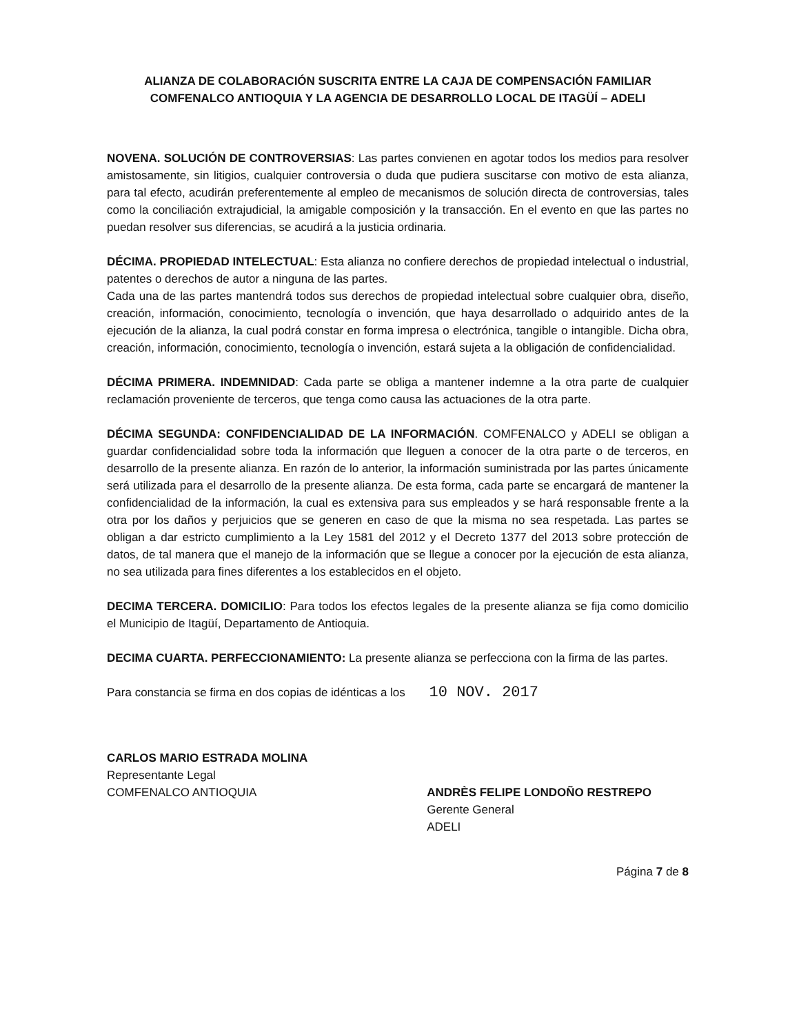ALIANZA DE COLABORACIÓN SUSCRITA ENTRE LA CAJA DE COMPENSACIÓN FAMILIAR
COMFENALCO ANTIOQUIA Y LA AGENCIA DE DESARROLLO LOCAL DE ITAGÜÍ – ADELI
NOVENA. SOLUCIÓN DE CONTROVERSIAS: Las partes convienen en agotar todos los medios para resolver amistosamente, sin litigios, cualquier controversia o duda que pudiera suscitarse con motivo de esta alianza, para tal efecto, acudirán preferentemente al empleo de mecanismos de solución directa de controversias, tales como la conciliación extrajudicial, la amigable composición y la transacción. En el evento en que las partes no puedan resolver sus diferencias, se acudirá a la justicia ordinaria.
DÉCIMA. PROPIEDAD INTELECTUAL: Esta alianza no confiere derechos de propiedad intelectual o industrial, patentes o derechos de autor a ninguna de las partes.
Cada una de las partes mantendrá todos sus derechos de propiedad intelectual sobre cualquier obra, diseño, creación, información, conocimiento, tecnología o invención, que haya desarrollado o adquirido antes de la ejecución de la alianza, la cual podrá constar en forma impresa o electrónica, tangible o intangible. Dicha obra, creación, información, conocimiento, tecnología o invención, estará sujeta a la obligación de confidencialidad.
DÉCIMA PRIMERA. INDEMNIDAD: Cada parte se obliga a mantener indemne a la otra parte de cualquier reclamación proveniente de terceros, que tenga como causa las actuaciones de la otra parte.
DÉCIMA SEGUNDA: CONFIDENCIALIDAD DE LA INFORMACIÓN. COMFENALCO y ADELI se obligan a guardar confidencialidad sobre toda la información que lleguen a conocer de la otra parte o de terceros, en desarrollo de la presente alianza. En razón de lo anterior, la información suministrada por las partes únicamente será utilizada para el desarrollo de la presente alianza. De esta forma, cada parte se encargará de mantener la confidencialidad de la información, la cual es extensiva para sus empleados y se hará responsable frente a la otra por los daños y perjuicios que se generen en caso de que la misma no sea respetada. Las partes se obligan a dar estricto cumplimiento a la Ley 1581 del 2012 y el Decreto 1377 del 2013 sobre protección de datos, de tal manera que el manejo de la información que se llegue a conocer por la ejecución de esta alianza, no sea utilizada para fines diferentes a los establecidos en el objeto.
DECIMA TERCERA. DOMICILIO: Para todos los efectos legales de la presente alianza se fija como domicilio el Municipio de Itagüí, Departamento de Antioquia.
DECIMA CUARTA. PERFECCIONAMIENTO: La presente alianza se perfecciona con la firma de las partes.
Para constancia se firma en dos copias de idénticas a los 10 NOV. 2017
CARLOS MARIO ESTRADA MOLINA
Representante Legal
COMFENALCO ANTIOQUIA
ANDRÈS FELIPE LONDOÑO RESTREPO
Gerente General
ADELI
Página 7 de 8